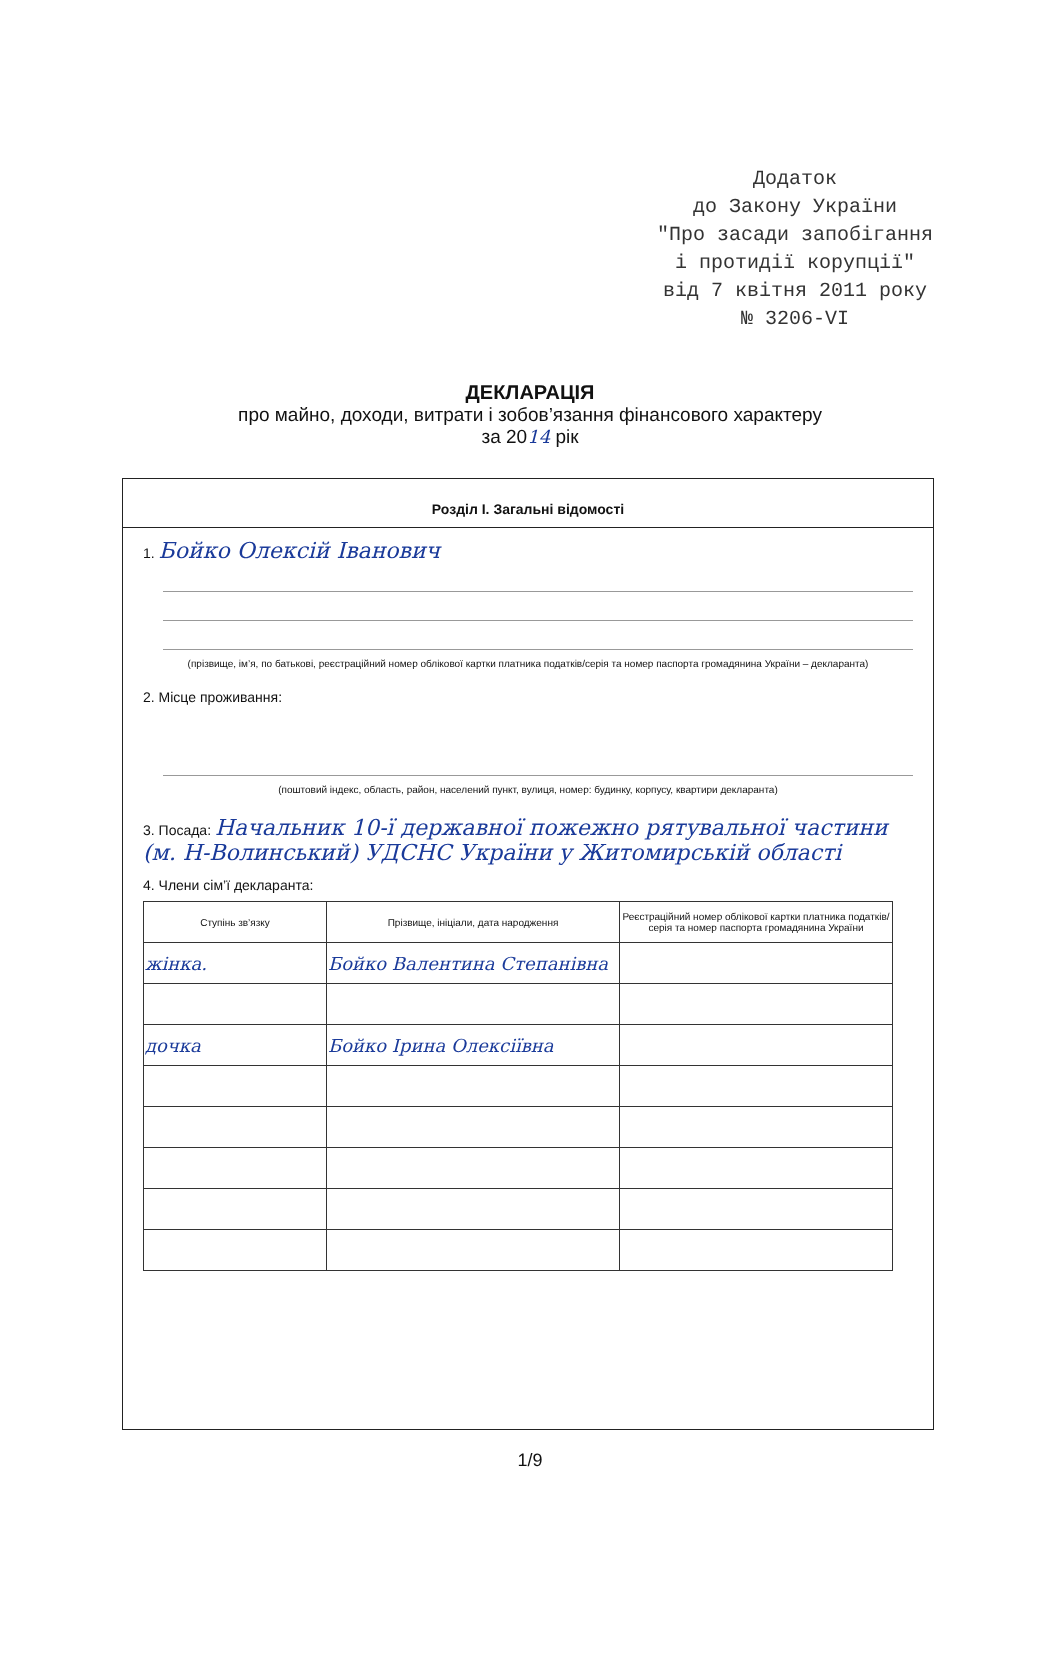Додаток
до Закону України
"Про засади запобігання
і протидії корупції"
від 7 квітня 2011 року
№ 3206-VI
ДЕКЛАРАЦІЯ
про майно, доходи, витрати і зобов’язання фінансового характеру
за 2014 рік
Розділ І. Загальні відомості
1. Бойко Олексій Іванович
(прізвище, ім’я, по батькові, реєстраційний номер облікової картки платника податків/серія та номер паспорта громадянина України – декларанта)
2. Місце проживання:
(поштовий індекс, область, район, населений пункт, вулиця, номер: будинку, корпусу, квартири декларанта)
3. Посада: Начальник 10-ї державної пожежно рятувальної частини (м. Н-Волинський) УДСНС України у Житомирській області
4. Члени сім’ї декларанта:
| Ступінь зв’язку | Прізвище, ініціали, дата народження | Реєстраційний номер облікової картки платника податків/ серія та номер паспорта громадянина України |
| --- | --- | --- |
| жінка. | Бойко Валентина Степанівна | |
| дочка | Бойко Ірина Олексіївна | |
1/9